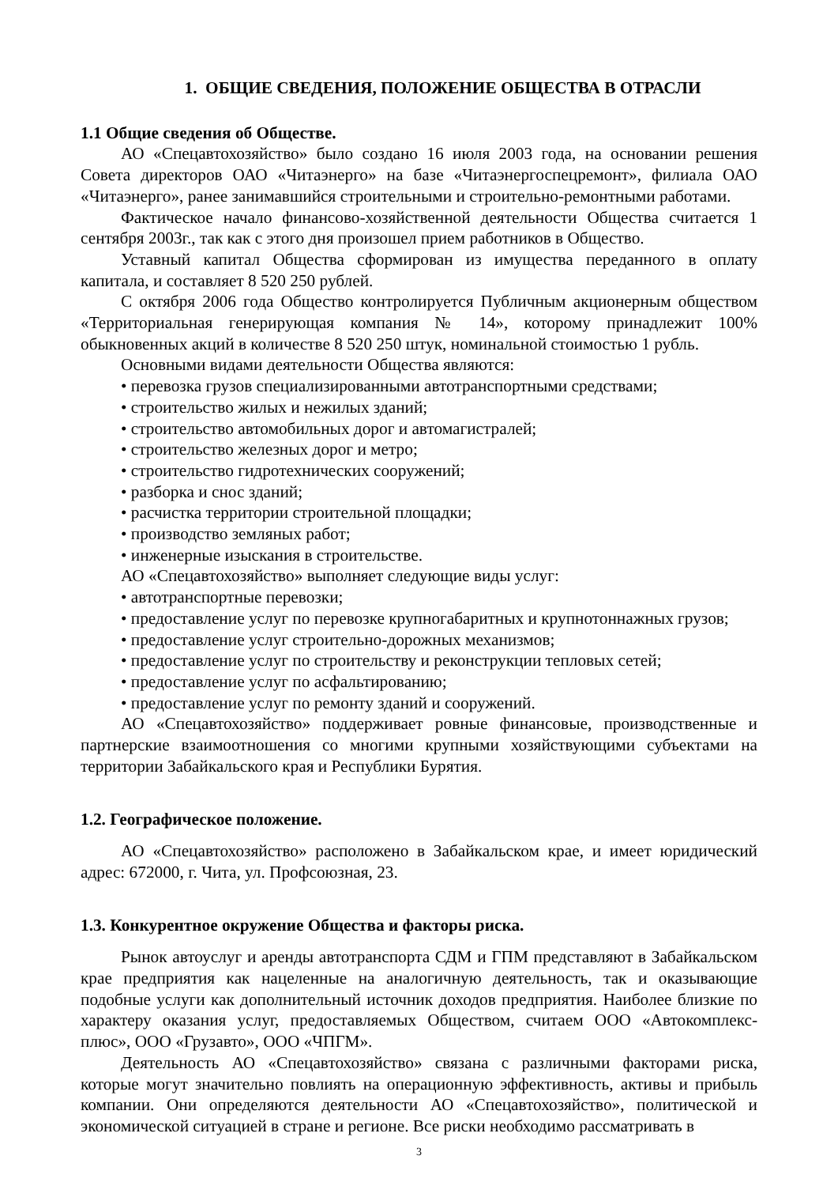1. ОБЩИЕ СВЕДЕНИЯ, ПОЛОЖЕНИЕ ОБЩЕСТВА В ОТРАСЛИ
1.1 Общие сведения об Обществе.
АО «Спецавтохозяйство» было создано 16 июля 2003 года, на основании решения Совета директоров ОАО «Читаэнерго» на базе «Читаэнергоспецремонт», филиала ОАО «Читаэнерго», ранее занимавшийся строительными и строительно-ремонтными работами.
Фактическое начало финансово-хозяйственной деятельности Общества считается 1 сентября 2003г., так как с этого дня произошел прием работников в Общество.
Уставный капитал Общества сформирован из имущества переданного в оплату капитала, и составляет 8 520 250 рублей.
С октября 2006 года Общество контролируется Публичным акционерным обществом «Территориальная генерирующая компания № 14», которому принадлежит 100% обыкновенных акций в количестве 8 520 250 штук, номинальной стоимостью 1 рубль.
Основными видами деятельности Общества являются:
• перевозка грузов специализированными автотранспортными средствами;
• строительство жилых и нежилых зданий;
• строительство автомобильных дорог и автомагистралей;
• строительство железных дорог и метро;
• строительство гидротехнических сооружений;
• разборка и снос зданий;
• расчистка территории строительной площадки;
• производство земляных работ;
• инженерные изыскания в строительстве.
АО «Спецавтохозяйство» выполняет следующие виды услуг:
• автотранспортные перевозки;
• предоставление услуг по перевозке крупногабаритных и крупнотоннажных грузов;
• предоставление услуг строительно-дорожных механизмов;
• предоставление услуг по строительству и реконструкции тепловых сетей;
• предоставление услуг по асфальтированию;
• предоставление услуг по ремонту зданий и сооружений.
АО «Спецавтохозяйство» поддерживает ровные финансовые, производственные и партнерские взаимоотношения со многими крупными хозяйствующими субъектами на территории Забайкальского края и Республики Бурятия.
1.2. Географическое положение.
АО «Спецавтохозяйство» расположено в Забайкальском крае, и имеет юридический адрес: 672000, г. Чита, ул. Профсоюзная, 23.
1.3. Конкурентное окружение Общества и факторы риска.
Рынок автоуслуг и аренды автотранспорта СДМ и ГПМ представляют в Забайкальском крае предприятия как нацеленные на аналогичную деятельность, так и оказывающие подобные услуги как дополнительный источник доходов предприятия. Наиболее близкие по характеру оказания услуг, предоставляемых Обществом, считаем ООО «Автокомплекс-плюс», ООО «Грузавто», ООО «ЧПГМ».
Деятельность АО «Спецавтохозяйство» связана с различными факторами риска, которые могут значительно повлиять на операционную эффективность, активы и прибыль компании. Они определяются деятельности АО «Спецавтохозяйство», политической и экономической ситуацией в стране и регионе. Все риски необходимо рассматривать в
3